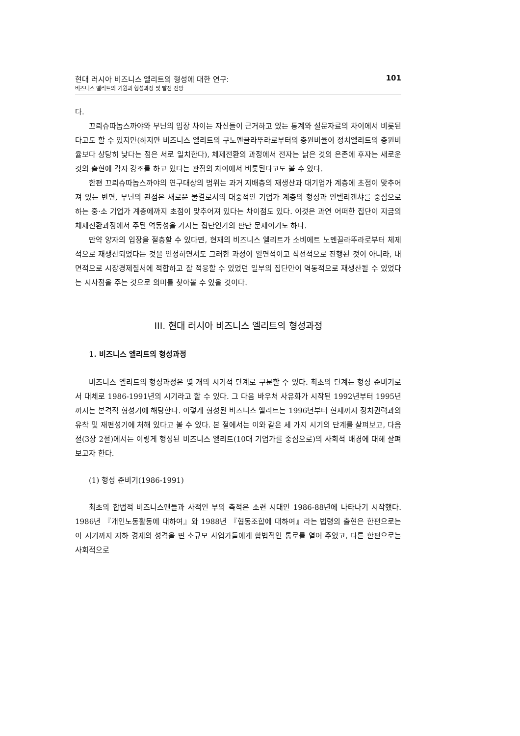현대 러시아 비즈니스 엘리트의 형성에 대한 연구:
비즈니스 엘리트의 기원과 형성과정 및 발전 전망
101
다.
끄릐슈따놉스까야와 부닌의 입장 차이는 자신들이 근거하고 있는 통계와 설문자료의 차이에서 비롯된다고도 할 수 있지만(하지만 비즈니스 엘리트의 구노멘끌라뚜라로부터의 충원비율이 정치엘리트의 충원비율보다 상당히 낮다는 점은 서로 일치한다), 체제전환의 과정에서 전자는 낡은 것의 온존에 후자는 새로운 것의 출현에 각자 강조를 하고 있다는 관점의 차이에서 비롯된다고도 볼 수 있다.
한편 끄릐슈따놉스까야의 연구대상의 범위는 과거 지배층의 재생산과 대기업가 계층에 초점이 맞추어져 있는 반면, 부닌의 관점은 새로운 물결로서의 대중적인 기업가 계층의 형성과 인텔리겐챠를 중심으로 하는 중·소 기업가 계층에까지 초점이 맞추어져 있다는 차이점도 있다. 이것은 과연 어떠한 집단이 지금의 체제전환과정에서 주된 역동성을 가지는 집단인가의 판단 문제이기도 하다.
만약 양자의 입장을 절충할 수 있다면, 현재의 비즈니스 엘리트가 소비에트 노멘끌라뚜라로부터 체제적으로 재생산되었다는 것을 인정하면서도 그러한 과정이 일면적이고 직선적으로 진행된 것이 아니라, 내면적으로 시장경제질서에 적합하고 잘 적응할 수 있었던 일부의 집단만이 역동적으로 재생산될 수 있었다는 시사점을 주는 것으로 의미를 찾아볼 수 있을 것이다.
III. 현대 러시아 비즈니스 엘리트의 형성과정
1. 비즈니스 엘리트의 형성과정
비즈니스 엘리트의 형성과정은 몇 개의 시기적 단계로 구분할 수 있다. 최초의 단계는 형성 준비기로서 대체로 1986-1991년의 시기라고 할 수 있다. 그 다음 바우처 사유화가 시작된 1992년부터 1995년까지는 본격적 형성기에 해당한다. 이렇게 형성된 비즈니스 엘리트는 1996년부터 현재까지 정치권력과의 유착 및 재편성기에 처해 있다고 볼 수 있다. 본 절에서는 이와 같은 세 가지 시기의 단계를 살펴보고, 다음절(3장 2절)에서는 이렇게 형성된 비즈니스 엘리트(10대 기업가를 중심으로)의 사회적 배경에 대해 살펴보고자 한다.
(1) 형성 준비기(1986-1991)
최초의 합법적 비즈니스맨들과 사적인 부의 축적은 소련 시대인 1986-88년에 나타나기 시작했다. 1986년 『개인노동활동에 대하여』와 1988년 『협동조합에 대하여』라는 법령의 출현은 한편으로는 이 시기까지 지하 경제의 성격을 띤 소규모 사업가들에게 합법적인 통로를 열어 주었고, 다른 한편으로는 사회적으로